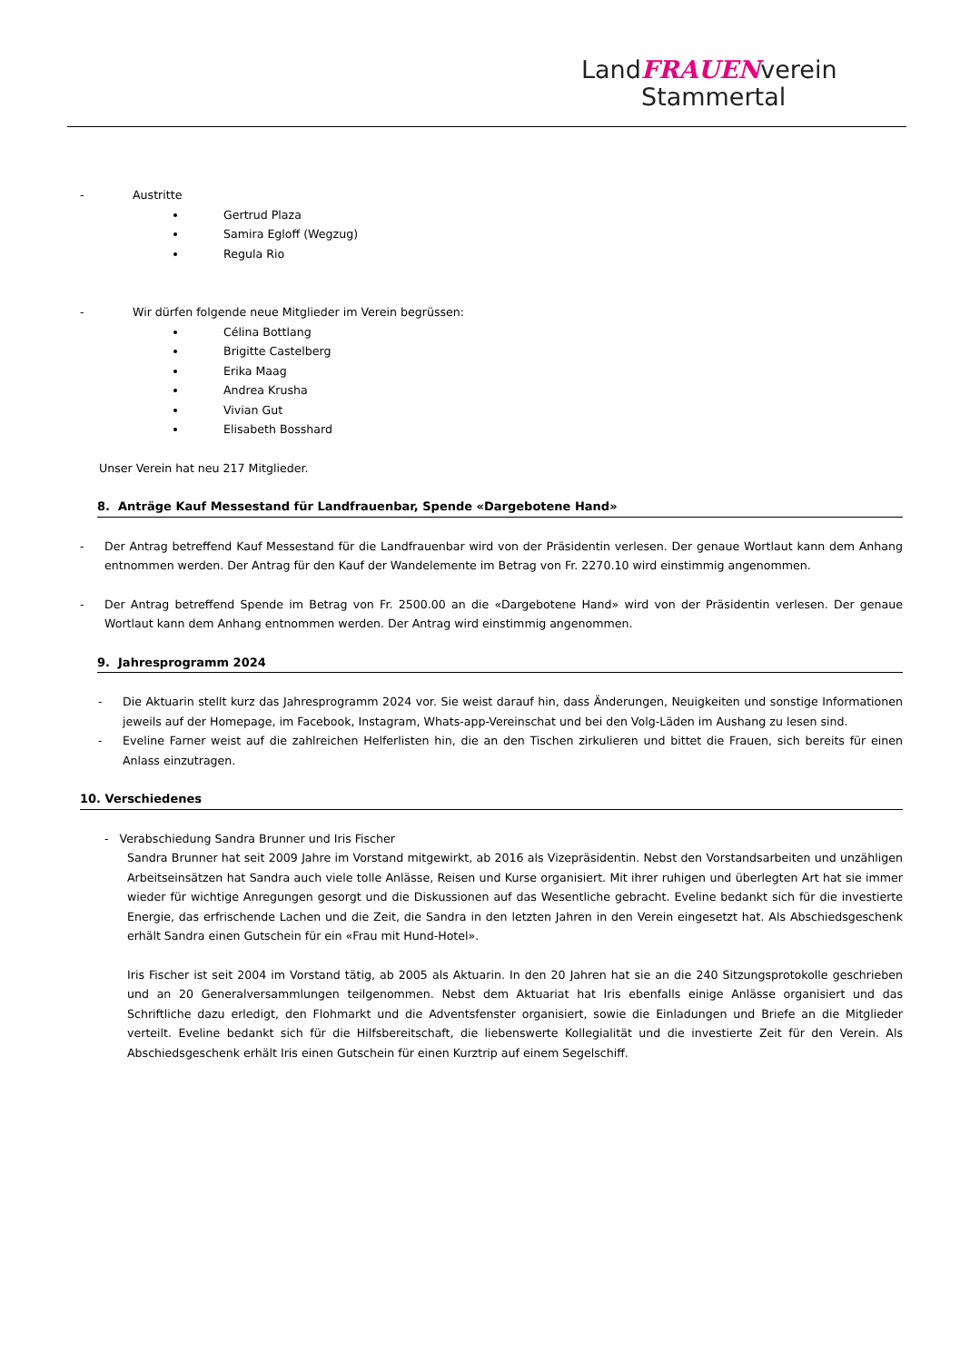LandFRAUENverein
Stammertal
- Austritte
Gertrud Plaza
Samira Egloff (Wegzug)
Regula Rio
- Wir dürfen folgende neue Mitglieder im Verein begrüssen:
Célina Bottlang
Brigitte Castelberg
Erika Maag
Andrea Krusha
Vivian Gut
Elisabeth Bosshard
Unser Verein hat neu 217 Mitglieder.
8. Anträge Kauf Messestand für Landfrauenbar, Spende «Dargebotene Hand»
- Der Antrag betreffend Kauf Messestand für die Landfrauenbar wird von der Präsidentin verlesen. Der genaue Wortlaut kann dem Anhang entnommen werden. Der Antrag für den Kauf der Wandelemente im Betrag von Fr. 2270.10 wird einstimmig angenommen.
- Der Antrag betreffend Spende im Betrag von Fr. 2500.00 an die «Dargebotene Hand» wird von der Präsidentin verlesen. Der genaue Wortlaut kann dem Anhang entnommen werden. Der Antrag wird einstimmig angenommen.
9. Jahresprogramm 2024
- Die Aktuarin stellt kurz das Jahresprogramm 2024 vor. Sie weist darauf hin, dass Änderungen, Neuigkeiten und sonstige Informationen jeweils auf der Homepage, im Facebook, Instagram, Whats-app-Vereinschat und bei den Volg-Läden im Aushang zu lesen sind.
- Eveline Farner weist auf die zahlreichen Helferlisten hin, die an den Tischen zirkulieren und bittet die Frauen, sich bereits für einen Anlass einzutragen.
10. Verschiedenes
- Verabschiedung Sandra Brunner und Iris Fischer
Sandra Brunner hat seit 2009 Jahre im Vorstand mitgewirkt, ab 2016 als Vizepräsidentin. Nebst den Vorstandsarbeiten und unzähligen Arbeitseinsätzen hat Sandra auch viele tolle Anlässe, Reisen und Kurse organisiert. Mit ihrer ruhigen und überlegten Art hat sie immer wieder für wichtige Anregungen gesorgt und die Diskussionen auf das Wesentliche gebracht. Eveline bedankt sich für die investierte Energie, das erfrischende Lachen und die Zeit, die Sandra in den letzten Jahren in den Verein eingesetzt hat. Als Abschiedsgeschenk erhält Sandra einen Gutschein für ein «Frau mit Hund-Hotel».
Iris Fischer ist seit 2004 im Vorstand tätig, ab 2005 als Aktuarin. In den 20 Jahren hat sie an die 240 Sitzungsprotokolle geschrieben und an 20 Generalversammlungen teilgenommen. Nebst dem Aktuariat hat Iris ebenfalls einige Anlässe organisiert und das Schriftliche dazu erledigt, den Flohmarkt und die Adventsfenster organisiert, sowie die Einladungen und Briefe an die Mitglieder verteilt. Eveline bedankt sich für die Hilfsbereitschaft, die liebenswerte Kollegialität und die investierte Zeit für den Verein. Als Abschiedsgeschenk erhält Iris einen Gutschein für einen Kurztrip auf einem Segelschiff.